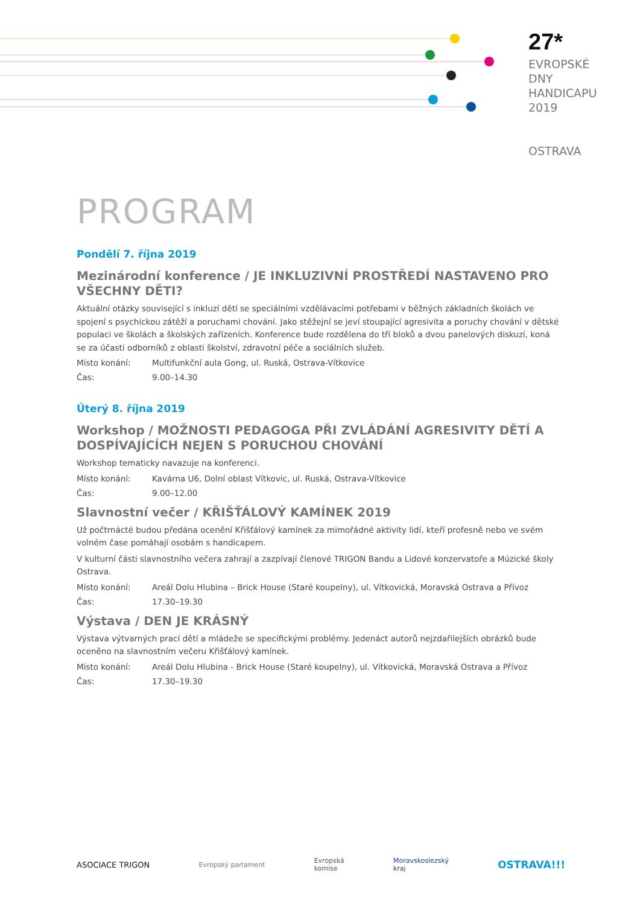27*
EVROPSKÉ
DNY
HANDICAPU
2019
OSTRAVA
PROGRAM
Pondělí 7. října 2019
Mezinárodní konference / JE INKLUZIVNÍ PROSTŘEDÍ NASTAVENO PRO VŠECHNY DĚTI?
Aktuální otázky související s inkluzí dětí se speciálními vzdělávacími potřebami v běžných základních školách ve spojení s psychickou zátěží a poruchami chování. Jako stěžejní se jeví stoupající agresivita a poruchy chování v dětské populaci ve školách a školských zařízeních. Konference bude rozdělena do tří bloků a dvou panelových diskuzí, koná se za účasti odborníků z oblasti školství, zdravotní péče a sociálních služeb.
Místo konání: Multifunkční aula Gong, ul. Ruská, Ostrava-Vítkovice
Čas: 9.00–14.30
Úterý 8. října 2019
Workshop / MOŽNOSTI PEDAGOGA PŘI ZVLÁDÁNÍ AGRESIVITY DĚTÍ A DOSPÍVAJÍCÍCH NEJEN S PORUCHOU CHOVÁNÍ
Workshop tematicky navazuje na konferenci.
Místo konání: Kavárna U6, Dolní oblast Vítkovic, ul. Ruská, Ostrava-Vítkovice
Čas: 9.00–12.00
Slavnostní večer / KŘIŠŤÁLOVÝ KAMÍNEK 2019
Už počtrnácté budou předána ocenění Křišťálový kamínek za mimořádné aktivity lidí, kteří profesně nebo ve svém volném čase pomáhají osobám s handicapem.
V kulturní části slavnostního večera zahrají a zazpívají členové TRIGON Bandu a Lidové konzervatoře a Múzické školy Ostrava.
Místo konání: Areál Dolu Hlubina – Brick House (Staré koupelny), ul. Vítkovická, Moravská Ostrava a Přívoz
Čas: 17.30–19.30
Výstava / DEN JE KRÁSNÝ
Výstava výtvarných prací dětí a mládeže se specifickými problémy. Jedenáct autorů nejzdařilejších obrázků bude oceněno na slavnostním večeru Křišťálový kamínek.
Místo konání: Areál Dolu Hlubina - Brick House (Staré koupelny), ul. Vítkovická, Moravská Ostrava a Přívoz
Čas: 17.30–19.30
ASOCIACE TRIGON
Evropský parlament
Evropská
komise
Moravskoslezský
kraj
OSTRAVA!!!